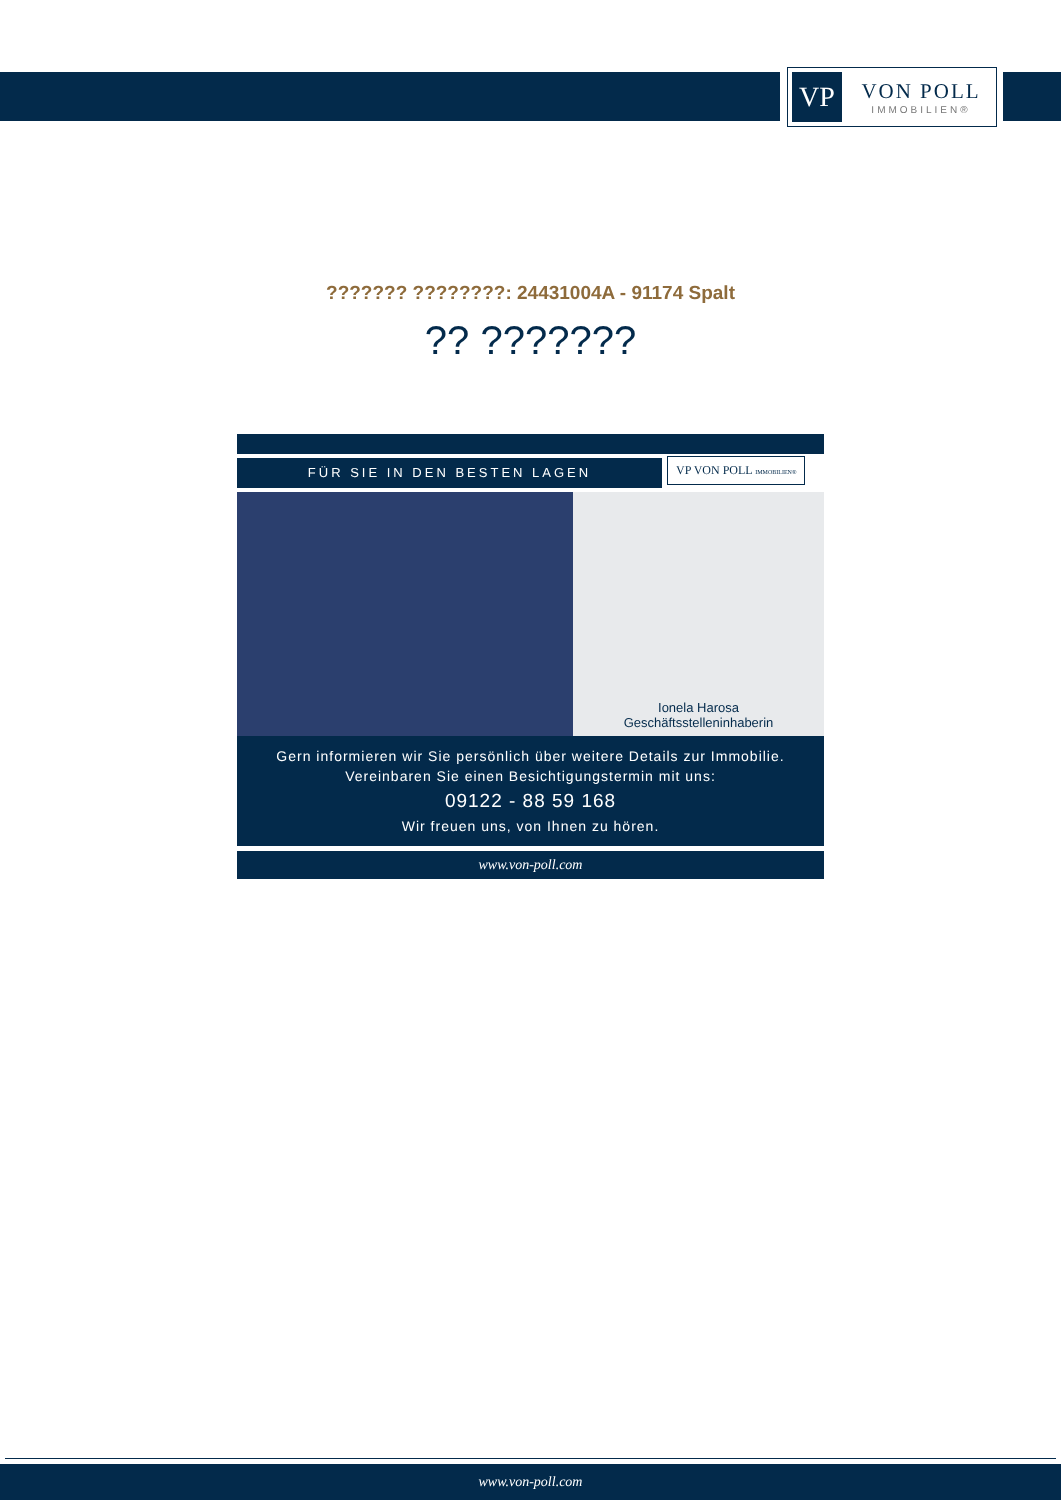VP
VON POLL
IMMOBILIEN®
??????? ????????: 24431004A - 91174 Spalt
?? ???????
FÜR SIE IN DEN BESTEN LAGEN
VP VON POLL IMMOBILIEN®
Ionela Harosa
Geschäftsstelleninhaberin
Gern informieren wir Sie persönlich über weitere Details zur Immobilie.
Vereinbaren Sie einen Besichtigungstermin mit uns:
09122 - 88 59 168
Wir freuen uns, von Ihnen zu hören.
www.von-poll.com
www.von-poll.com